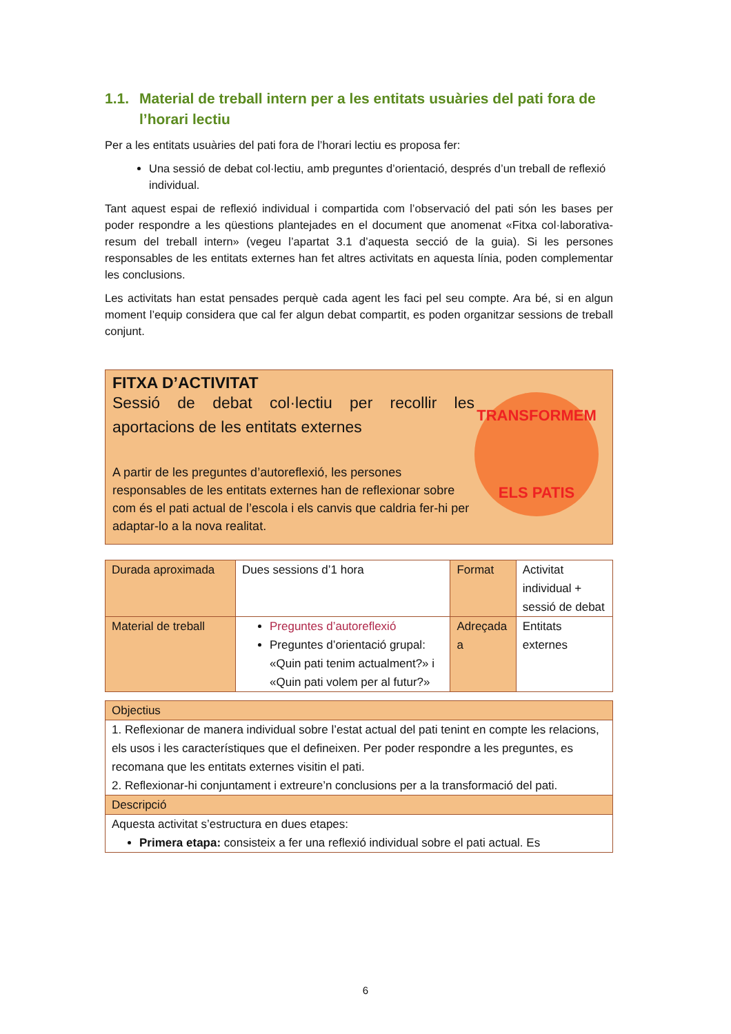1.1.
Material de treball intern per a les entitats usuàries del pati fora de l’horari lectiu
Per a les entitats usuàries del pati fora de l’horari lectiu es proposa fer:
Una sessió de debat col·lectiu, amb preguntes d’orientació, després d’un treball de reflexió individual.
Tant aquest espai de reflexió individual i compartida com l’observació del pati són les bases per poder respondre a les qüestions plantejades en el document que anomenat «Fitxa col·laborativa-resum del treball intern» (vegeu l’apartat 3.1 d’aquesta secció de la guia). Si les persones responsables de les entitats externes han fet altres activitats en aquesta línia, poden complementar les conclusions.
Les activitats han estat pensades perquè cada agent les faci pel seu compte. Ara bé, si en algun moment l’equip considera que cal fer algun debat compartit, es poden organitzar sessions de treball conjunt.
FITXA D’ACTIVITAT
Sessió de debat col·lectiu per recollir les aportacions de les entitats externes
A partir de les preguntes d’autoreflexió, les persones responsables de les entitats externes han de reflexionar sobre com és el pati actual de l’escola i els canvis que caldria fer-hi per adaptar-lo a la nova realitat.
TRANSFORMEM
ELS PATIS
| Durada aproximada | Dues sessions d’1 hora | Format | Activitat individual + sessió de debat |
| Material de treball | Preguntes d’autoreflexió Preguntes d’orientació grupal: «Quin pati tenim actualment?» i «Quin pati volem per al futur?» | Adreçada a | Entitats externes |
| Objectius |
| 1. Reflexionar de manera individual sobre l’estat actual del pati tenint en compte les relacions, els usos i les característiques que el defineixen. Per poder respondre a les preguntes, es recomana que les entitats externes visitin el pati. 2. Reflexionar-hi conjuntament i extreure’n conclusions per a la transformació del pati. |
| Descripció |
| Aquesta activitat s’estructura en dues etapes: Primera etapa: consisteix a fer una reflexió individual sobre el pati actual. Es |
6